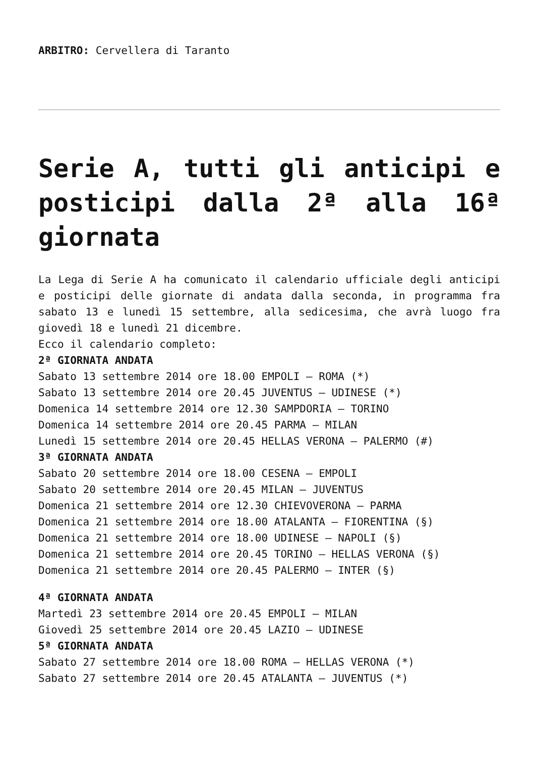ARBITRO: Cervellera di Taranto
Serie A, tutti gli anticipi e posticipi dalla 2ª alla 16ª giornata
La Lega di Serie A ha comunicato il calendario ufficiale degli anticipi e posticipi delle giornate di andata dalla seconda, in programma fra sabato 13 e lunedì 15 settembre, alla sedicesima, che avrà luogo fra giovedì 18 e lunedì 21 dicembre.
Ecco il calendario completo:
2ª GIORNATA ANDATA
Sabato 13 settembre 2014 ore 18.00 EMPOLI – ROMA (*)
Sabato 13 settembre 2014 ore 20.45 JUVENTUS – UDINESE (*)
Domenica 14 settembre 2014 ore 12.30 SAMPDORIA – TORINO
Domenica 14 settembre 2014 ore 20.45 PARMA – MILAN
Lunedì 15 settembre 2014 ore 20.45 HELLAS VERONA – PALERMO (#)
3ª GIORNATA ANDATA
Sabato 20 settembre 2014 ore 18.00 CESENA – EMPOLI
Sabato 20 settembre 2014 ore 20.45 MILAN – JUVENTUS
Domenica 21 settembre 2014 ore 12.30 CHIEVOVERONA – PARMA
Domenica 21 settembre 2014 ore 18.00 ATALANTA – FIORENTINA (§)
Domenica 21 settembre 2014 ore 18.00 UDINESE – NAPOLI (§)
Domenica 21 settembre 2014 ore 20.45 TORINO – HELLAS VERONA (§)
Domenica 21 settembre 2014 ore 20.45 PALERMO – INTER (§)
4ª GIORNATA ANDATA
Martedì 23 settembre 2014 ore 20.45 EMPOLI – MILAN
Giovedì 25 settembre 2014 ore 20.45 LAZIO – UDINESE
5ª GIORNATA ANDATA
Sabato 27 settembre 2014 ore 18.00 ROMA – HELLAS VERONA (*)
Sabato 27 settembre 2014 ore 20.45 ATALANTA – JUVENTUS (*)